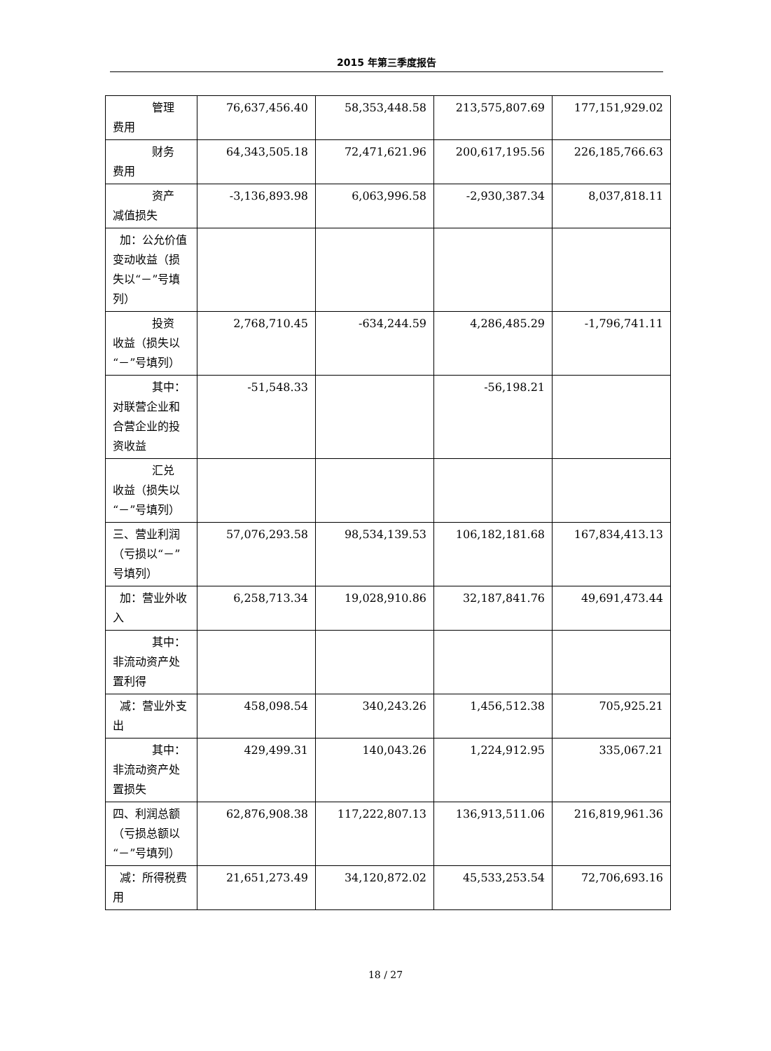2015 年第三季度报告
| 管理 费用 | 76,637,456.40 | 58,353,448.58 | 213,575,807.69 | 177,151,929.02 |
| 财务 费用 | 64,343,505.18 | 72,471,621.96 | 200,617,195.56 | 226,185,766.63 |
| 资产 减值损失 | -3,136,893.98 | 6,063,996.58 | -2,930,387.34 | 8,037,818.11 |
| 加：公允价值变动收益（损失以“－”号填列） | | | | |
| 投资 收益（损失以“－”号填列） | 2,768,710.45 | -634,244.59 | 4,286,485.29 | -1,796,741.11 |
| 其中： 对联营企业和合营企业的投资收益 | -51,548.33 | | -56,198.21 | |
| 汇兑 收益（损失以“－”号填列） | | | | |
| 三、营业利润（亏损以“－”号填列） | 57,076,293.58 | 98,534,139.53 | 106,182,181.68 | 167,834,413.13 |
| 加：营业外收入 | 6,258,713.34 | 19,028,910.86 | 32,187,841.76 | 49,691,473.44 |
| 其中： 非流动资产处置利得 | | | | |
| 减：营业外支出 | 458,098.54 | 340,243.26 | 1,456,512.38 | 705,925.21 |
| 其中： 非流动资产处置损失 | 429,499.31 | 140,043.26 | 1,224,912.95 | 335,067.21 |
| 四、利润总额（亏损总额以“－”号填列） | 62,876,908.38 | 117,222,807.13 | 136,913,511.06 | 216,819,961.36 |
| 减：所得税费用 | 21,651,273.49 | 34,120,872.02 | 45,533,253.54 | 72,706,693.16 |
18 / 27